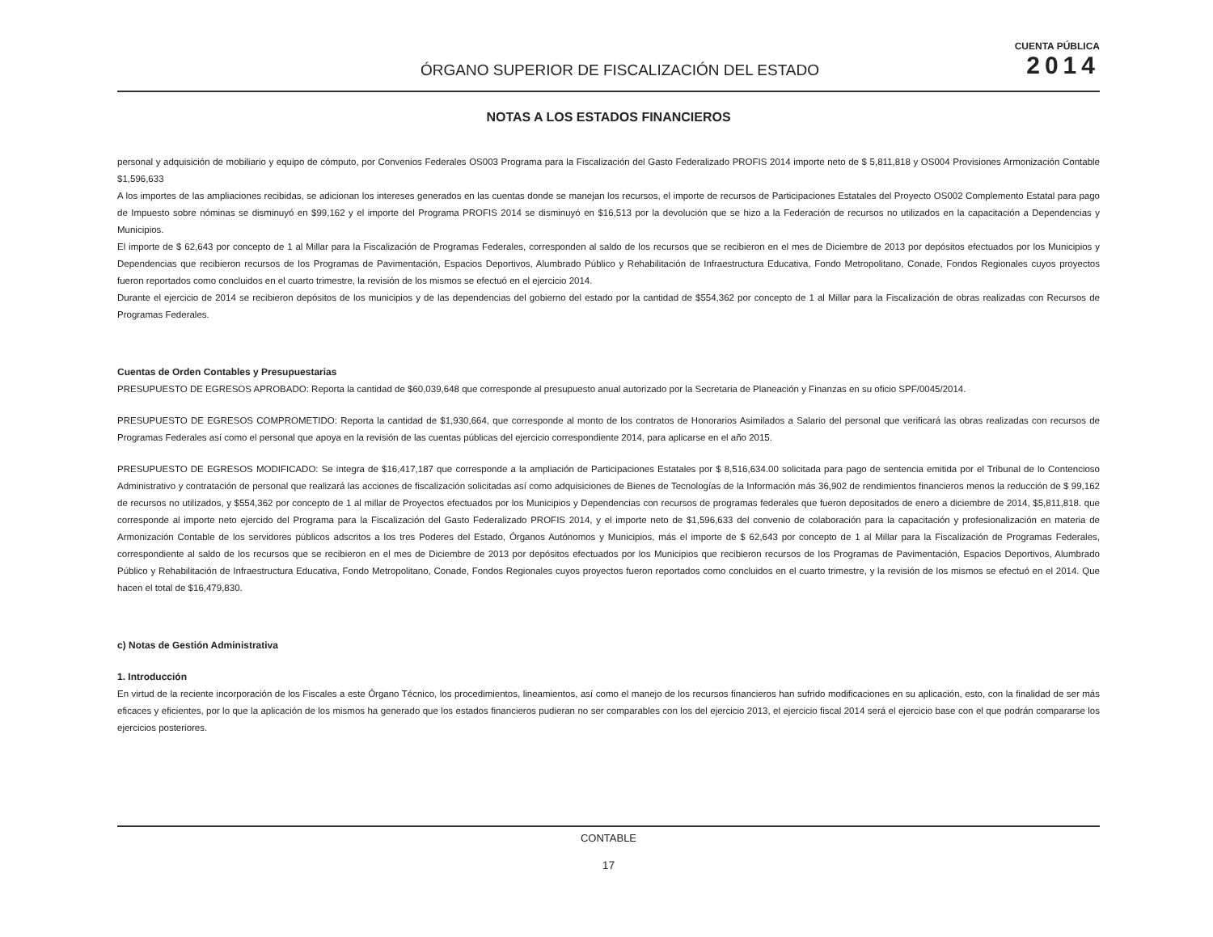ÓRGANO SUPERIOR DE FISCALIZACIÓN DEL ESTADO
CUENTA PÚBLICA
2014
NOTAS A LOS ESTADOS FINANCIEROS
personal y adquisición de mobiliario y equipo de cómputo, por Convenios Federales OS003 Programa para la Fiscalización del Gasto Federalizado PROFIS 2014 importe neto de $ 5,811,818 y OS004 Provisiones Armonización Contable $1,596,633
A los importes de las ampliaciones recibidas, se adicionan los intereses generados en las cuentas donde se manejan los recursos, el importe de recursos de Participaciones Estatales del Proyecto OS002 Complemento Estatal para pago de Impuesto sobre nóminas se disminuyó en $99,162 y el importe del Programa PROFIS 2014 se disminuyó en $16,513 por la devolución que se hizo a la Federación de recursos no utilizados en la capacitación a Dependencias y Municipios.
El importe de $ 62,643 por concepto de 1 al Millar para la Fiscalización de Programas Federales, corresponden al saldo de los recursos que se recibieron en el mes de Diciembre de 2013 por depósitos efectuados por los Municipios y Dependencias que recibieron recursos de los Programas de Pavimentación, Espacios Deportivos, Alumbrado Público y Rehabilitación de Infraestructura Educativa, Fondo Metropolitano, Conade, Fondos Regionales cuyos proyectos fueron reportados como concluidos en el cuarto trimestre, la revisión de los mismos se efectuó en el ejercicio 2014.
Durante el ejercicio de 2014 se recibieron depósitos de los municipios y de las dependencias del gobierno del estado por la cantidad de $554,362 por concepto de 1 al Millar para la Fiscalización de obras realizadas con Recursos de Programas Federales.
Cuentas de Orden Contables y Presupuestarias
PRESUPUESTO DE EGRESOS APROBADO: Reporta la cantidad de $60,039,648 que corresponde al presupuesto anual autorizado por la Secretaria de Planeación y Finanzas en su oficio SPF/0045/2014.
PRESUPUESTO DE EGRESOS COMPROMETIDO: Reporta la cantidad de $1,930,664, que corresponde al monto de los contratos de Honorarios Asimilados a Salario del personal que verificará las obras realizadas con recursos de Programas Federales así como el personal que apoya en la revisión de las cuentas públicas del ejercicio correspondiente 2014, para aplicarse en el año 2015.
PRESUPUESTO DE EGRESOS MODIFICADO: Se integra de $16,417,187 que corresponde a la ampliación de Participaciones Estatales por $ 8,516,634.00 solicitada para pago de sentencia emitida por el Tribunal de lo Contencioso Administrativo y contratación de personal que realizará las acciones de fiscalización solicitadas así como adquisiciones de Bienes de Tecnologías de la Información más 36,902 de rendimientos financieros menos la reducción de $ 99,162 de recursos no utilizados, y $554,362 por concepto de 1 al millar de Proyectos efectuados por los Municipios y Dependencias con recursos de programas federales que fueron depositados de enero a diciembre de 2014, $5,811,818. que corresponde al importe neto ejercido del Programa para la Fiscalización del Gasto Federalizado PROFIS 2014, y el importe neto de $1,596,633 del convenio de colaboración para la capacitación y profesionalización en materia de Armonización Contable de los servidores públicos adscritos a los tres Poderes del Estado, Órganos Autónomos y Municipios, más el importe de $ 62,643 por concepto de 1 al Millar para la Fiscalización de Programas Federales, correspondiente al saldo de los recursos que se recibieron en el mes de Diciembre de 2013 por depósitos efectuados por los Municipios que recibieron recursos de los Programas de Pavimentación, Espacios Deportivos, Alumbrado Público y Rehabilitación de Infraestructura Educativa, Fondo Metropolitano, Conade, Fondos Regionales cuyos proyectos fueron reportados como concluidos en el cuarto trimestre, y la revisión de los mismos se efectuó en el 2014. Que hacen el total de $16,479,830.
c) Notas de Gestión Administrativa
1. Introducción
En virtud de la reciente incorporación de los Fiscales a este Órgano Técnico, los procedimientos, lineamientos, así como el manejo de los recursos financieros han sufrido modificaciones en su aplicación, esto, con la finalidad de ser más eficaces y eficientes, por lo que la aplicación de los mismos ha generado que los estados financieros pudieran no ser comparables con los del ejercicio 2013, el ejercicio fiscal 2014 será el ejercicio base con el que podrán compararse los ejercicios posteriores.
CONTABLE
17